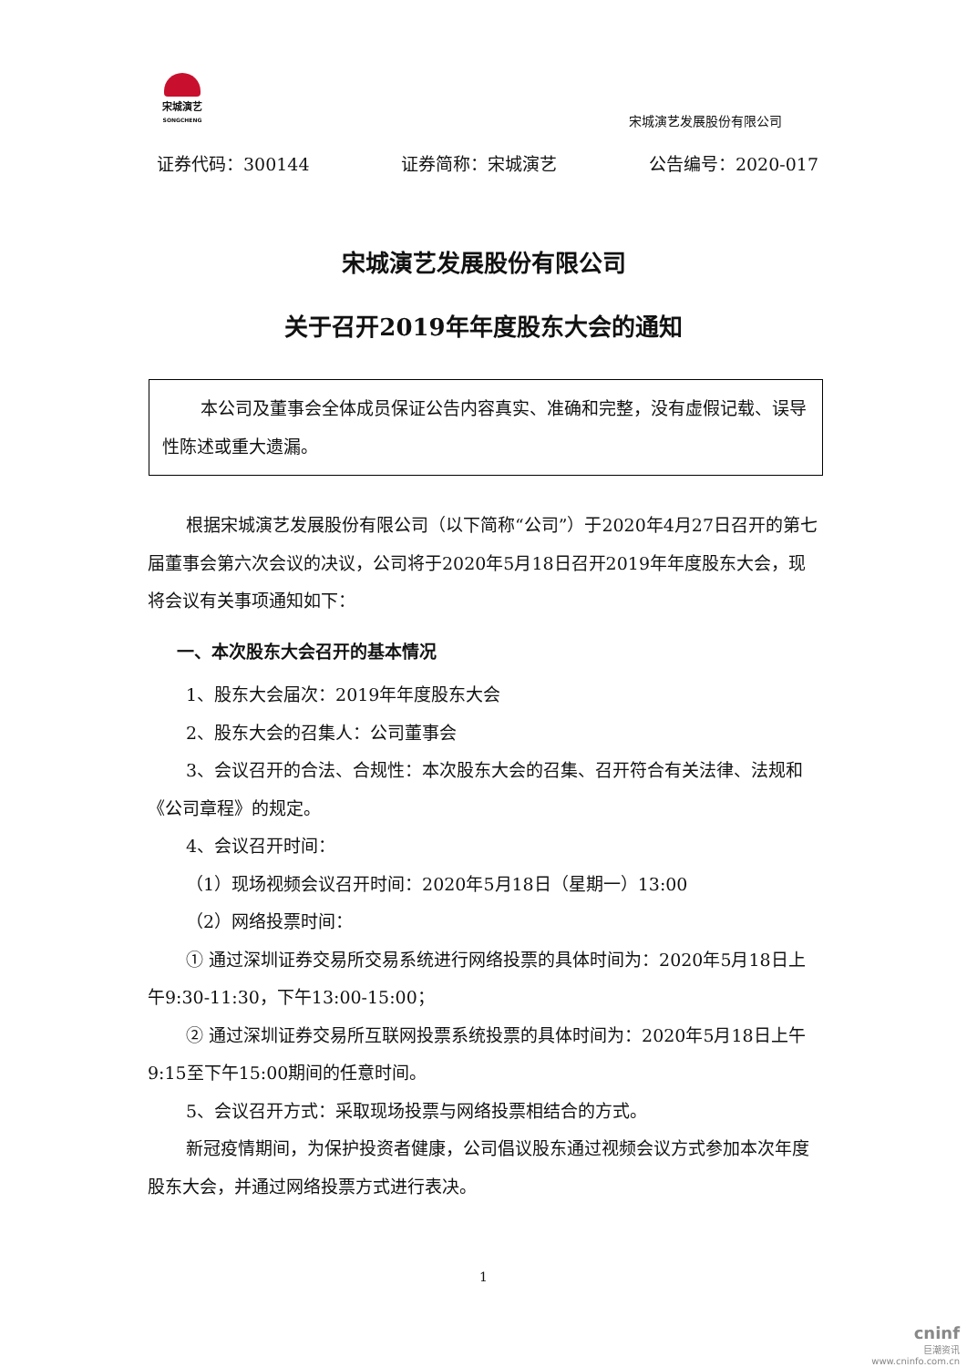宋城演艺
SONGCHENG
宋城演艺发展股份有限公司
证券代码：300144 证券简称：宋城演艺 公告编号：2020-017
宋城演艺发展股份有限公司
关于召开2019年年度股东大会的通知
本公司及董事会全体成员保证公告内容真实、准确和完整，没有虚假记载、误导性陈述或重大遗漏。
根据宋城演艺发展股份有限公司（以下简称“公司”）于2020年4月27日召开的第七届董事会第六次会议的决议，公司将于2020年5月18日召开2019年年度股东大会，现将会议有关事项通知如下：
一、本次股东大会召开的基本情况
1、股东大会届次：2019年年度股东大会
2、股东大会的召集人：公司董事会
3、会议召开的合法、合规性：本次股东大会的召集、召开符合有关法律、法规和《公司章程》的规定。
4、会议召开时间：
（1）现场视频会议召开时间：2020年5月18日（星期一）13:00
（2）网络投票时间：
① 通过深圳证券交易所交易系统进行网络投票的具体时间为：2020年5月18日上午9:30-11:30，下午13:00-15:00；
② 通过深圳证券交易所互联网投票系统投票的具体时间为：2020年5月18日上午9:15至下午15:00期间的任意时间。
5、会议召开方式：采取现场投票与网络投票相结合的方式。
新冠疫情期间，为保护投资者健康，公司倡议股东通过视频会议方式参加本次年度股东大会，并通过网络投票方式进行表决。
1
cninf
巨潮资讯
www.cninfo.com.cn